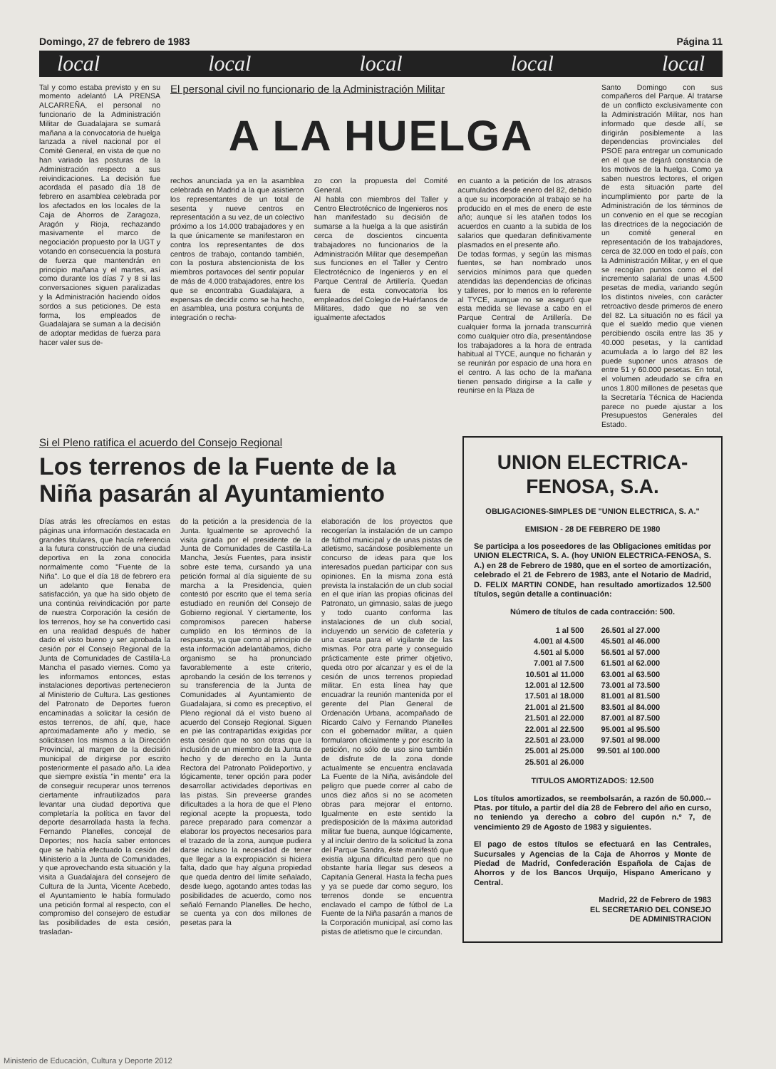Domingo, 27 de febrero de 1983 Página 11
local local local local local
Tal y como estaba previsto y en su momento adelantó LA PRENSA ALCARREÑA, el personal no funcionario de la Administración Militar de Guadalajara se sumará mañana a la convocatoria de huelga lanzada a nivel nacional por el Comité General, en vista de que no han variado las posturas de la Administración respecto a sus reivindicaciones. La decisión fue acordada el pasado día 18 de febrero en asamblea celebrada por los afectados en los locales de la Caja de Ahorros de Zaragoza, Aragón y Rioja, rechazando masivamente el marco de negociación propuesto por la UGT y votando en consecuencia la postura de fuerza que mantendrán en principio mañana y el martes, así como durante los días 7 y 8 si las conversaciones siguen paralizadas y la Administración haciendo oídos sordos a sus peticiones. De esta forma, los empleados de Guadalajara se suman a la decisión de adoptar medidas de fuerza para hacer valer sus de-
El personal civil no funcionario de la Administración Militar
A LA HUELGA
rechos anunciada ya en la asamblea celebrada en Madrid a la que asistieron los representantes de un total de sesenta y nueve centros en representación a su vez, de un colectivo próximo a los 14.000 trabajadores y en la que únicamente se manifestaron en contra los representantes de dos centros de trabajo, contando también, con la postura abstencionista de los miembros portavoces del sentir popular de más de 4.000 trabajadores, entre los que se encontraba Guadalajara, a expensas de decidir como se ha hecho, en asamblea, una postura conjunta de integración o recha-
zo con la propuesta del Comité General.
Al habla con miembros del Taller y Centro Electrotécnico de Ingenieros nos han manifestado su decisión de sumarse a la huelga a la que asistirán cerca de doscientos cincuenta trabajadores no funcionarios de la Administración Militar que desempeñan sus funciones en el Taller y Centro Electrotécnico de Ingenieros y en el Parque Central de Artillería. Quedan fuera de esta convocatoria los empleados del Colegio de Huérfanos de Militares, dado que no se ven igualmente afectados
en cuanto a la petición de los atrasos acumulados desde enero del 82, debido a que su incorporación al trabajo se ha producido en el mes de enero de este año; aunque sí les atañen todos los acuerdos en cuanto a la subida de los salarios que quedaran definitivamente plasmados en el presente año.
De todas formas, y según las mismas fuentes, se han nombrado unos servicios mínimos para que queden atendidas las dependencias de oficinas y talleres, por lo menos en lo referente al TYCE, aunque no se aseguró que esta medida se llevase a cabo en el Parque Central de Artillería. De cualquier forma la jornada transcurrirá como cualquier otro día, presentándose los trabajadores a la hora de entrada habitual al TYCE, aunque no ficharán y se reunirán por espacio de una hora en el centro. A las ocho de la mañana tienen pensado dirigirse a la calle y reunirse en la Plaza de
Santo Domingo con sus compañeros del Parque. Al tratarse de un conflicto exclusivamente con la Administración Militar, nos han informado que desde allí, se dirigirán posiblemente a las dependencias provinciales del PSOE para entregar un comunicado en el que se dejará constancia de los motivos de la huelga. Como ya saben nuestros lectores, el origen de esta situación parte del incumplimiento por parte de la Administración de los términos de un convenio en el que se recogían las directrices de la negociación de un comité general en representación de los trabajadores, cerca de 32.000 en todo el país, con la Administración Militar, y en el que se recogían puntos como el del incremento salarial de unas 4.500 pesetas de media, variando según los distintos niveles, con carácter retroactivo desde primeros de enero del 82. La situación no es fácil ya que el sueldo medio que vienen percibiendo oscila entre las 35 y 40.000 pesetas, y la cantidad acumulada a lo largo del 82 les puede suponer unos atrasos de entre 51 y 60.000 pesetas. En total, el volumen adeudado se cifra en unos 1.800 millones de pesetas que la Secretaría Técnica de Hacienda parece no puede ajustar a los Presupuestos Generales del Estado.
Si el Pleno ratifica el acuerdo del Consejo Regional
Los terrenos de la Fuente de la Niña pasarán al Ayuntamiento
Días atrás les ofrecíamos en estas páginas una información destacada en grandes titulares, que hacía referencia a la futura construcción de una ciudad deportiva en la zona conocida normalmente como "Fuente de la Niña". Lo que el día 18 de febrero era un adelanto que llenaba de satisfacción, ya que ha sido objeto de una continúa reivindicación por parte de nuestra Corporación la cesión de los terrenos, hoy se ha convertido casi en una realidad después de haber dado el visto bueno y ser aprobada la cesión por el Consejo Regional de la Junta de Comunidades de Castilla-La Mancha el pasado viernes. Como ya les informamos entonces, estas instalaciones deportivas pertenecieron al Ministerio de Cultura. Las gestiones del Patronato de Deportes fueron encaminadas a solicitar la cesión de estos terrenos, de ahí, que, hace aproximadamente año y medio, se solicitasen los mismos a la Dirección Provincial, al margen de la decisión municipal de dirigirse por escrito posteriormente el pasado año. La idea que siempre existía "in mente" era la de conseguir recuperar unos terrenos ciertamente infrautilizados para levantar una ciudad deportiva que completaría la política en favor del deporte desarrollada hasta la fecha. Fernando Planelles, concejal de Deportes; nos hacía saber entonces que se había efectuado la cesión del Ministerio a la Junta de Comunidades, y que aprovechando esta situación y la visita a Guadalajara del consejero de Cultura de la Junta, Vicente Acebedo, el Ayuntamiento le había formulado una petición formal al respecto, con el compromiso del consejero de estudiar las posibilidades de esta cesión, trasladan-
do la petición a la presidencia de la Junta. Igualmente se aprovechó la visita girada por el presidente de la Junta de Comunidades de Castilla-La Mancha, Jesús Fuentes, para insistir sobre este tema, cursando ya una petición formal al día siguiente de su marcha a la Presidencia, quien contestó por escrito que el tema sería estudiado en reunión del Consejo de Gobierno regional. Y ciertamente, los compromisos parecen haberse cumplido en los términos de la respuesta, ya que como al principio de esta información adelantábamos, dicho organismo se ha pronunciado favorablemente a este criterio, aprobando la cesión de los terrenos y su transferencia de la Junta de Comunidades al Ayuntamiento de Guadalajara, si como es preceptivo, el Pleno regional dá el visto bueno al acuerdo del Consejo Regional. Siguen en pie las contrapartidas exigidas por esta cesión que no son otras que la inclusión de un miembro de la Junta de hecho y de derecho en la Junta Rectora del Patronato Polideportivo, y lógicamente, tener opción para poder desarrollar actividades deportivas en las pistas. Sin preveerse grandes dificultades a la hora de que el Pleno regional acepte la propuesta, todo parece preparado para comenzar a elaborar los proyectos necesarios para el trazado de la zona, aunque pudiera darse incluso la necesidad de tener que llegar a la expropiación si hiciera falta, dado que hay alguna propiedad que queda dentro del límite señalado, desde luego, agotando antes todas las posibilidades de acuerdo, como nos señaló Fernando Planelles. De hecho, se cuenta ya con dos millones de pesetas para la
elaboración de los proyectos que recogerían la instalación de un campo de fútbol municipal y de unas pistas de atletismo, sacándose posiblemente un concurso de ideas para que los interesados puedan participar con sus opiniones. En la misma zona está prevista la instalación de un club social en el que irían las propias oficinas del Patronato, un gimnasio, salas de juego y todo cuanto conforma las instalaciones de un club social, incluyendo un servicio de cafetería y una caseta para el vigilante de las mismas. Por otra parte y conseguido prácticamente este primer objetivo, queda otro por alcanzar y es el de la cesión de unos terrenos propiedad militar. En esta línea hay que encuadrar la reunión mantenida por el gerente del Plan General de Ordenación Urbana, acompañado de Ricardo Calvo y Fernando Planelles con el gobernador militar, a quien formularon oficialmente y por escrito la petición, no sólo de uso sino también de disfrute de la zona donde actualmente se encuentra enclavada La Fuente de la Niña, avisándole del peligro que puede correr al cabo de unos diez años si no se acometen obras para mejorar el entorno. Igualmente en este sentido la predisposición de la máxima autoridad militar fue buena, aunque lógicamente, y al incluir dentro de la solicitud la zona del Parque Sandra, éste manifestó que existía alguna dificultad pero que no obstante haría llegar sus deseos a Capitanía General. Hasta la fecha pues y ya se puede dar como seguro, los terrenos donde se encuentra enclavado el campo de fútbol de La Fuente de la Niña pasarán a manos de la Corporación municipal, así como las pistas de atletismo que le circundan.
UNION ELECTRICA-
FENOSA, S.A.
OBLIGACIONES-SIMPLES DE "UNION ELECTRICA, S. A."
EMISION - 28 DE FEBRERO DE 1980
Se participa a los poseedores de las Obligaciones emitidas por UNION ELECTRICA, S. A. (hoy UNION ELECTRICA-FENOSA, S. A.) en 28 de Febrero de 1980, que en el sorteo de amortización, celebrado el 21 de Febrero de 1983, ante el Notario de Madrid, D. FELIX MARTIN CONDE, han resultado amortizados 12.500 títulos, según detalle a continuación:
Número de títulos de cada contracción: 500.
| 1 al 500 | 26.501 al 27.000 |
| 4.001 al 4.500 | 45.501 al 46.000 |
| 4.501 al 5.000 | 56.501 al 57.000 |
| 7.001 al 7.500 | 61.501 al 62.000 |
| 10.501 al 11.000 | 63.001 al 63.500 |
| 12.001 al 12.500 | 73.001 al 73.500 |
| 17.501 al 18.000 | 81.001 al 81.500 |
| 21.001 al 21.500 | 83.501 al 84.000 |
| 21.501 al 22.000 | 87.001 al 87.500 |
| 22.001 al 22.500 | 95.001 al 95.500 |
| 22.501 al 23.000 | 97.501 al 98.000 |
| 25.001 al 25.000 | 99.501 al 100.000 |
| 25.501 al 26.000 | |
TITULOS AMORTIZADOS: 12.500
Los títulos amortizados, se reembolsarán, a razón de 50.000.-- Ptas. por título, a partir del día 28 de Febrero del año en curso, no teniendo ya derecho a cobro del cupón n.º 7, de vencimiento 29 de Agosto de 1983 y siguientes.
El pago de estos títulos se efectuará en las Centrales, Sucursales y Agencias de la Caja de Ahorros y Monte de Piedad de Madrid, Confederación Española de Cajas de Ahorros y de los Bancos Urquijo, Hispano Americano y Central.
Madrid, 22 de Febrero de 1983
EL SECRETARIO DEL CONSEJO
DE ADMINISTRACION
Ministerio de Educación, Cultura y Deporte 2012